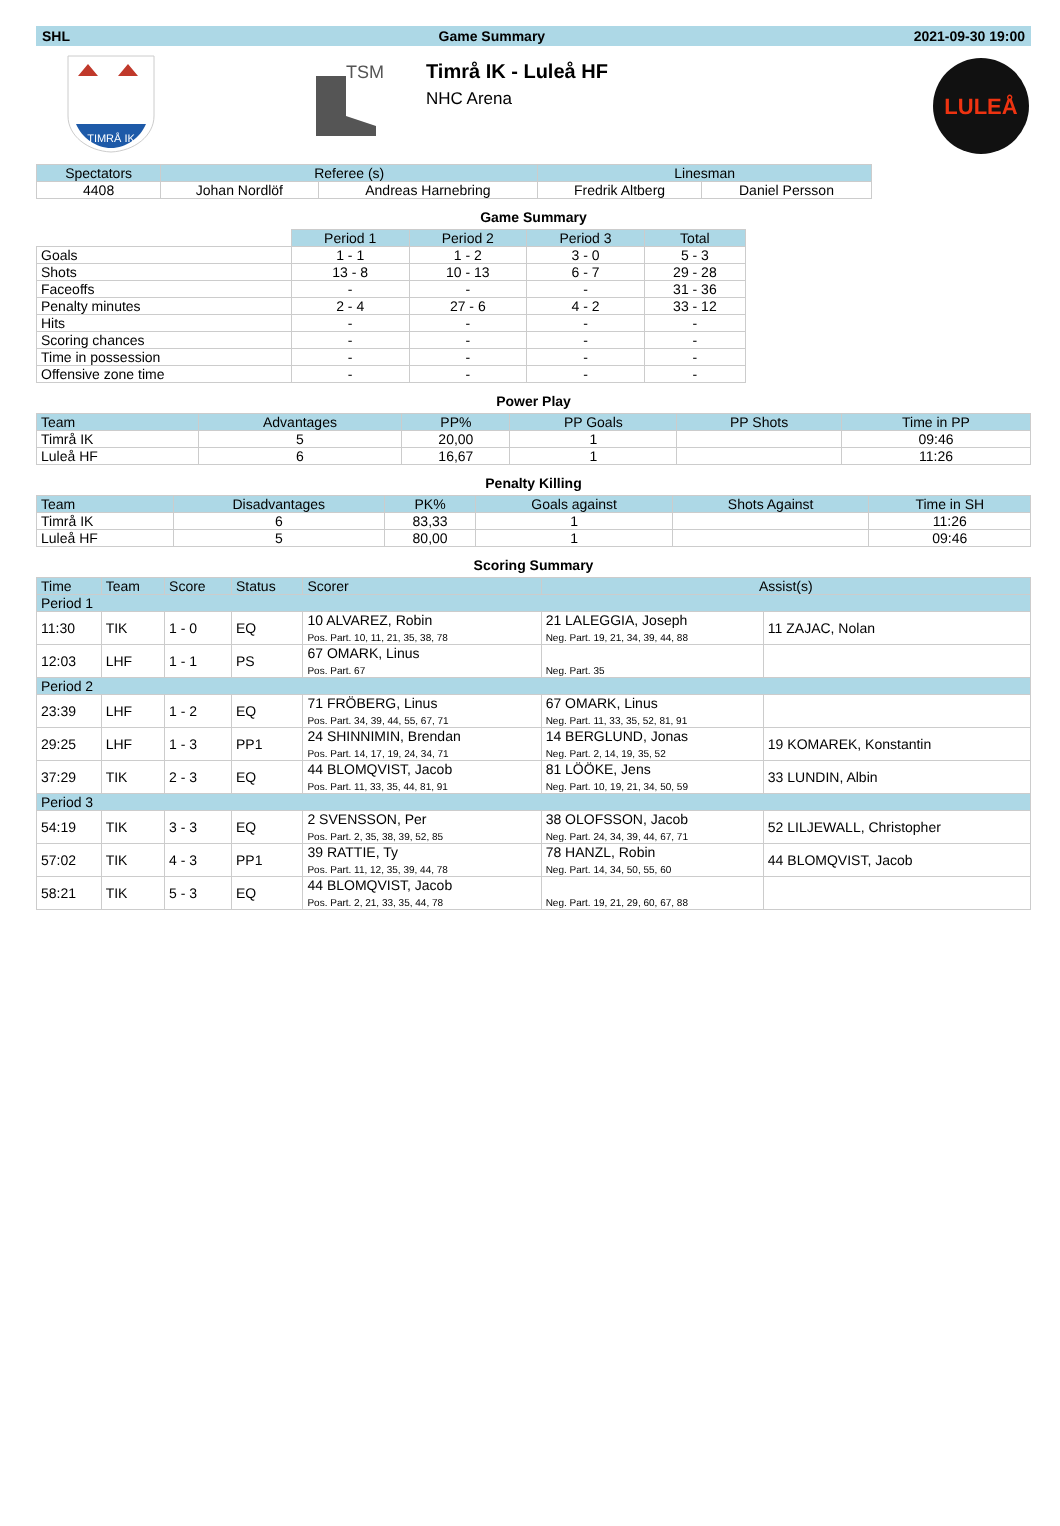SHL Game Summary 2021-09-30 19:00
TIMRÅ IK
TSM
Timrå IK - Luleå HF
NHC Arena
LULEÅ
| Spectators | Referee (s) | | Linesman | |
| --- | --- | --- | --- | --- |
| 4408 | Johan Nordlöf | Andreas Harnebring | Fredrik Altberg | Daniel Persson |
Game Summary
| | Period 1 | Period 2 | Period 3 | Total |
| --- | --- | --- | --- | --- |
| Goals | 1 - 1 | 1 - 2 | 3 - 0 | 5 - 3 |
| Shots | 13 - 8 | 10 - 13 | 6 - 7 | 29 - 28 |
| Faceoffs | - | - | - | 31 - 36 |
| Penalty minutes | 2 - 4 | 27 - 6 | 4 - 2 | 33 - 12 |
| Hits | - | - | - | - |
| Scoring chances | - | - | - | - |
| Time in possession | - | - | - | - |
| Offensive zone time | - | - | - | - |
Power Play
| Team | Advantages | PP% | PP Goals | PP Shots | Time in PP |
| --- | --- | --- | --- | --- | --- |
| Timrå IK | 5 | 20,00 | 1 | | 09:46 |
| Luleå HF | 6 | 16,67 | 1 | | 11:26 |
Penalty Killing
| Team | Disadvantages | PK% | Goals against | Shots Against | Time in SH |
| --- | --- | --- | --- | --- | --- |
| Timrå IK | 6 | 83,33 | 1 | | 11:26 |
| Luleå HF | 5 | 80,00 | 1 | | 09:46 |
Scoring Summary
| Time | Team | Score | Status | Scorer | Assist(s) | |
| --- | --- | --- | --- | --- | --- | --- |
| Period 1 | | | | | | |
| 11:30 | TIK | 1 - 0 | EQ | 10 ALVAREZ, Robin Pos. Part. 10, 11, 21, 35, 38, 78 | 21 LALEGGIA, Joseph Neg. Part. 19, 21, 34, 39, 44, 88 | 11 ZAJAC, Nolan |
| 12:03 | LHF | 1 - 1 | PS | 67 OMARK, Linus Pos. Part. 67 | Neg. Part. 35 | |
| Period 2 | | | | | | |
| 23:39 | LHF | 1 - 2 | EQ | 71 FRÖBERG, Linus Pos. Part. 34, 39, 44, 55, 67, 71 | 67 OMARK, Linus Neg. Part. 11, 33, 35, 52, 81, 91 | |
| 29:25 | LHF | 1 - 3 | PP1 | 24 SHINNIMIN, Brendan Pos. Part. 14, 17, 19, 24, 34, 71 | 14 BERGLUND, Jonas Neg. Part. 2, 14, 19, 35, 52 | 19 KOMAREK, Konstantin |
| 37:29 | TIK | 2 - 3 | EQ | 44 BLOMQVIST, Jacob Pos. Part. 11, 33, 35, 44, 81, 91 | 81 LÖÖKE, Jens Neg. Part. 10, 19, 21, 34, 50, 59 | 33 LUNDIN, Albin |
| Period 3 | | | | | | |
| 54:19 | TIK | 3 - 3 | EQ | 2 SVENSSON, Per Pos. Part. 2, 35, 38, 39, 52, 85 | 38 OLOFSSON, Jacob Neg. Part. 24, 34, 39, 44, 67, 71 | 52 LILJEWALL, Christopher |
| 57:02 | TIK | 4 - 3 | PP1 | 39 RATTIE, Ty Pos. Part. 11, 12, 35, 39, 44, 78 | 78 HANZL, Robin Neg. Part. 14, 34, 50, 55, 60 | 44 BLOMQVIST, Jacob |
| 58:21 | TIK | 5 - 3 | EQ | 44 BLOMQVIST, Jacob Pos. Part. 2, 21, 33, 35, 44, 78 | Neg. Part. 19, 21, 29, 60, 67, 88 | |